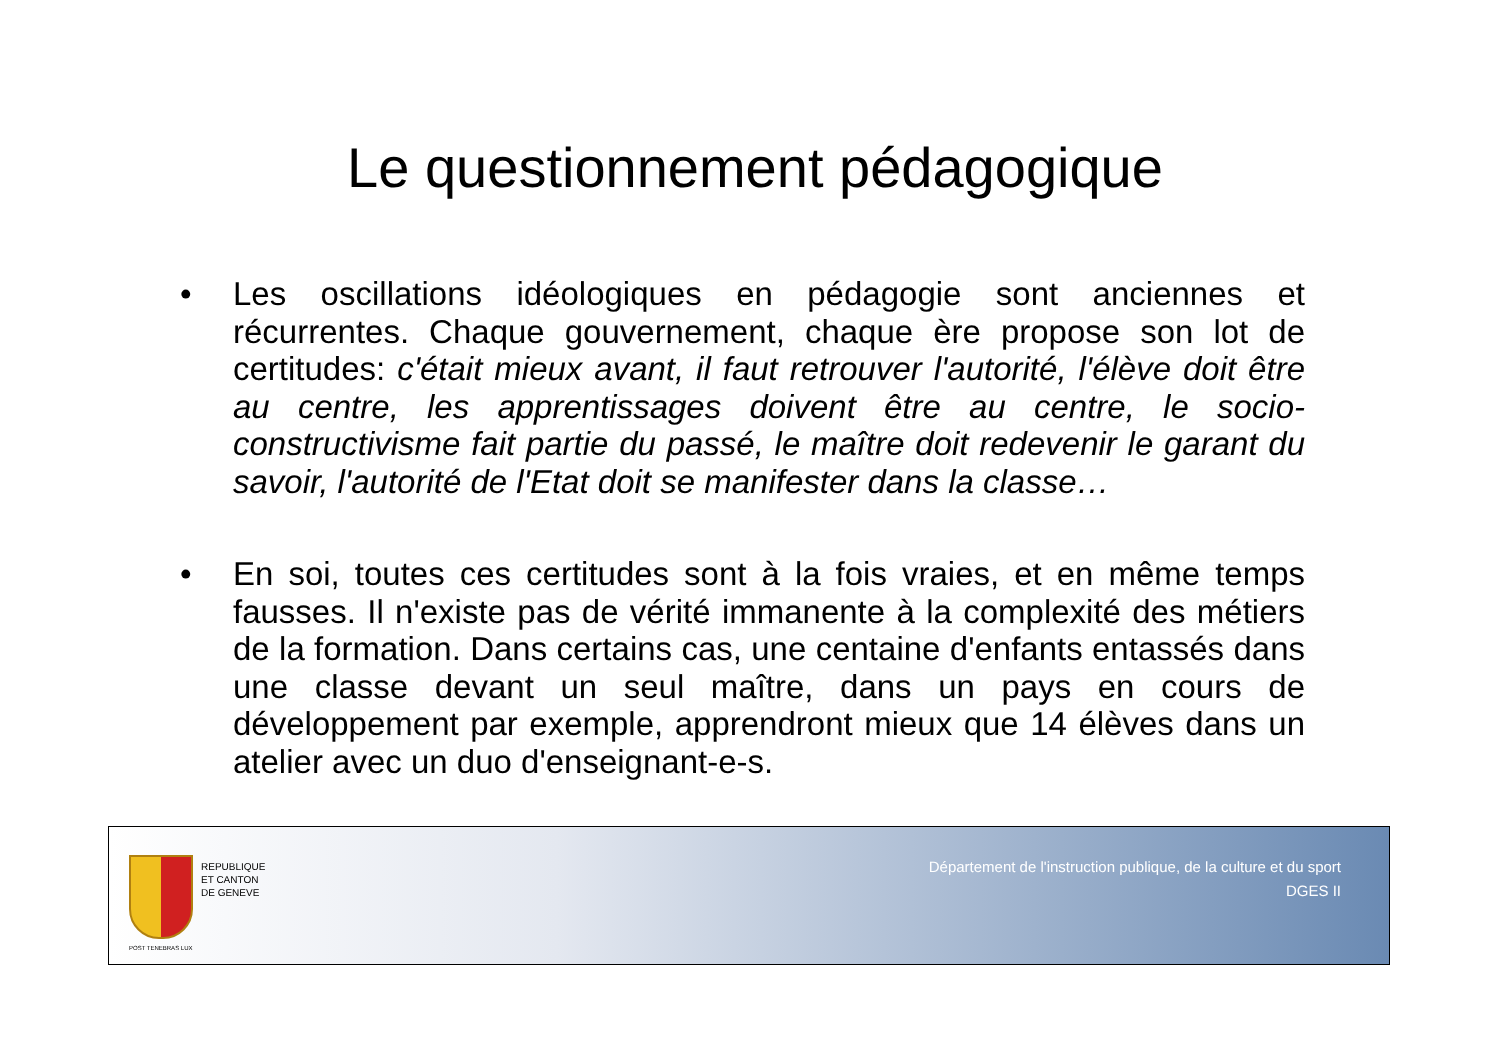Le questionnement pédagogique
• Les oscillations idéologiques en pédagogie sont anciennes et récurrentes. Chaque gouvernement, chaque ère propose son lot de certitudes: c'était mieux avant, il faut retrouver l'autorité, l'élève doit être au centre, les apprentissages doivent être au centre, le socio-constructivisme fait partie du passé, le maître doit redevenir le garant du savoir, l'autorité de l'Etat doit se manifester dans la classe…
• En soi, toutes ces certitudes sont à la fois vraies, et en même temps fausses. Il n'existe pas de vérité immanente à la complexité des métiers de la formation. Dans certains cas, une centaine d'enfants entassés dans une classe devant un seul maître, dans un pays en cours de développement par exemple, apprendront mieux que 14 élèves dans un atelier avec un duo d'enseignant-e-s.
POST TENEBRAS LUX
REPUBLIQUE
ET CANTON
DE GENEVE
Département de l'instruction publique, de la culture et du sport
DGES II